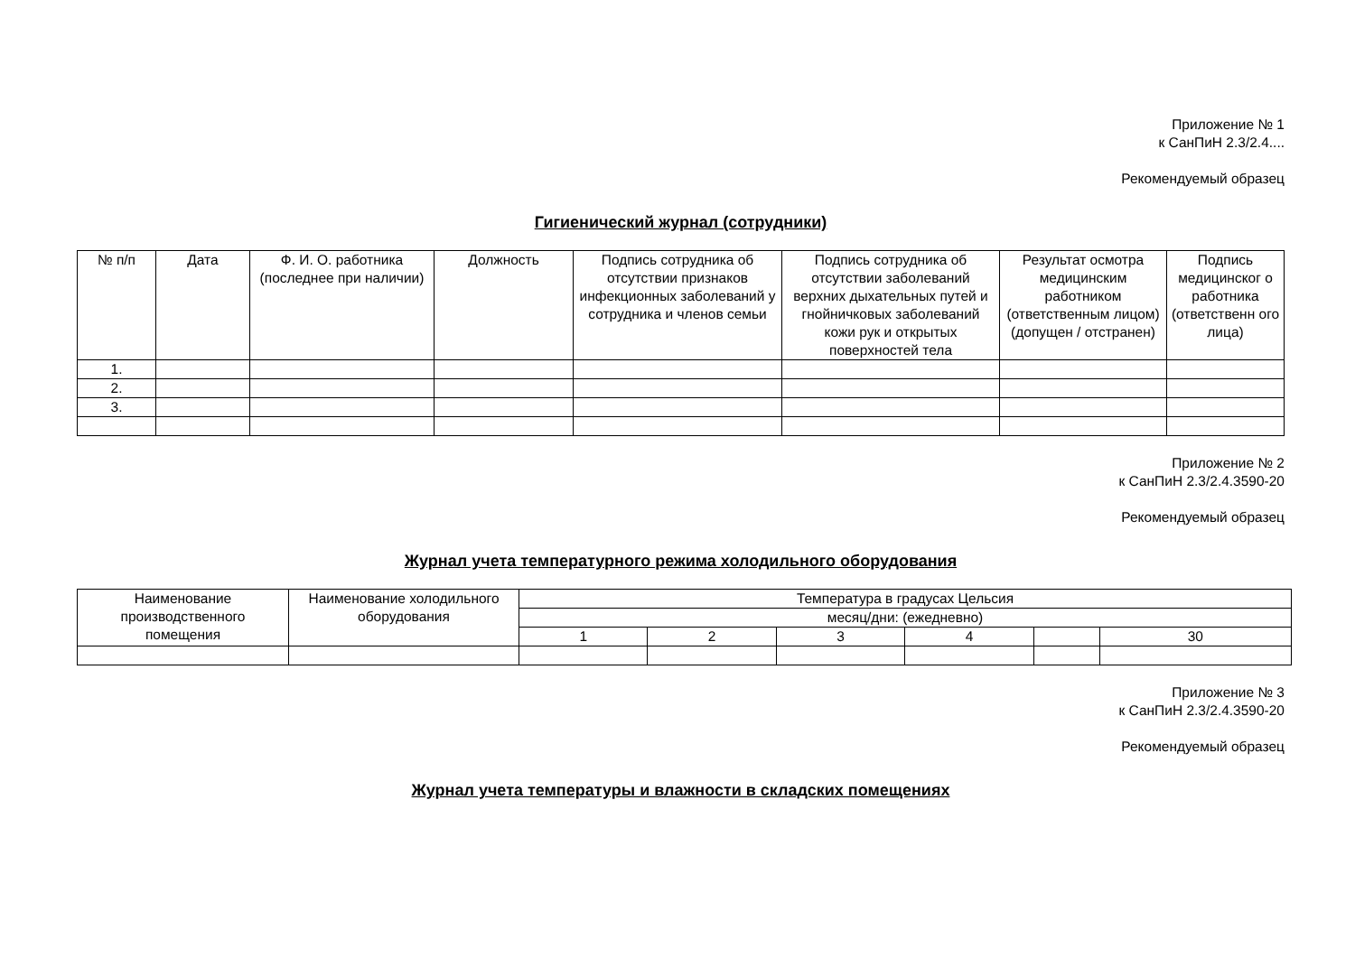Приложение № 1
к СанПиН 2.3/2.4....
Рекомендуемый образец
Гигиенический журнал (сотрудники)
| № п/п | Дата | Ф. И. О. работника (последнее при наличии) | Должность | Подпись сотрудника об отсутствии признаков инфекционных заболеваний у сотрудника и членов семьи | Подпись сотрудника об отсутствии заболеваний верхних дыхательных путей и гнойничковых заболеваний кожи рук и открытых поверхностей тела | Результат осмотра медицинским работником (ответственным лицом) (допущен / отстранен) | Подпись медицинског о работника (ответственн ого лица) |
| --- | --- | --- | --- | --- | --- | --- | --- |
| 1. | | | | | | | |
| 2. | | | | | | | |
| 3. | | | | | | | |
Приложение № 2
к СанПиН 2.3/2.4.3590-20
Рекомендуемый образец
Журнал учета температурного режима холодильного оборудования
| Наименование производственного помещения | Наименование холодильного оборудования | Температура в градусах Цельсия | | | | | |
| --- | --- | --- | --- | --- | --- | --- | --- |
| | | месяц/дни: (ежедневно) | | | | | |
| | | 1 | 2 | 3 | 4 | | 30 |
Приложение № 3
к СанПиН 2.3/2.4.3590-20
Рекомендуемый образец
Журнал учета температуры и влажности в складских помещениях